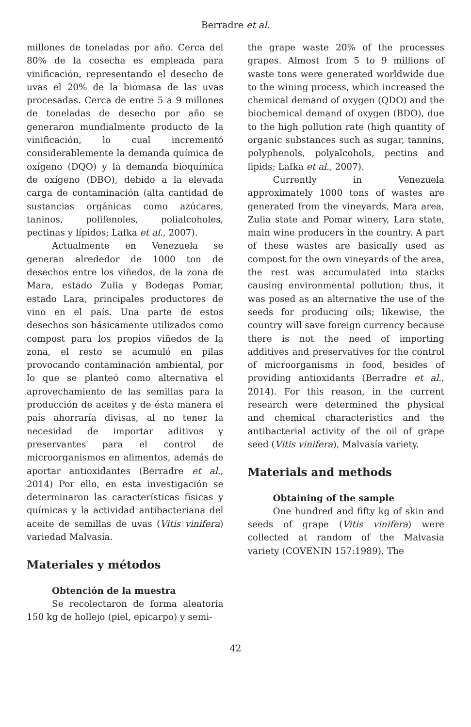Berradre et al.
millones de toneladas por año. Cerca del 80% de la cosecha es empleada para vinificación, representando el desecho de uvas el 20% de la biomasa de las uvas procesadas. Cerca de entre 5 a 9 millones de toneladas de desecho por año se generaron mundialmente producto de la vinificación, lo cual incrementó considerablemente la demanda química de oxígeno (DQO) y la demanda bioquímica de oxígeno (DBO), debido a la elevada carga de contaminación (alta cantidad de sustancias orgánicas como azúcares, taninos, polifenoles, polialcoholes, pectinas y lípidos; Lafka et al., 2007).
Actualmente en Venezuela se generan alrededor de 1000 ton de desechos entre los viñedos, de la zona de Mara, estado Zulia y Bodegas Pomar, estado Lara, principales productores de vino en el país. Una parte de estos desechos son básicamente utilizados como compost para los propios viñedos de la zona, el resto se acumuló en pilas provocando contaminación ambiental, por lo que se planteó como alternativa el aprovechamiento de las semillas para la producción de aceites y de ésta manera el país ahorraría divisas, al no tener la necesidad de importar aditivos y preservantes para el control de microorganismos en alimentos, además de aportar antioxidantes (Berradre et al., 2014) Por ello, en esta investigación se determinaron las características físicas y químicas y la actividad antibacteriana del aceite de semillas de uvas (Vitis vinifera) variedad Malvasía.
Materiales y métodos
Obtención de la muestra
Se recolectaron de forma aleatoria 150 kg de hollejo (piel, epicarpo) y semi-
the grape waste 20% of the processes grapes. Almost from 5 to 9 millions of waste tons were generated worldwide due to the wining process, which increased the chemical demand of oxygen (QDO) and the biochemical demand of oxygen (BDO), due to the high pollution rate (high quantity of organic substances such as sugar, tannins, polyphenols, polyalcohols, pectins and lipids; Lafka et al., 2007).
Currently in Venezuela approximately 1000 tons of wastes are generated from the vineyards, Mara area, Zulia state and Pomar winery, Lara state, main wine producers in the country. A part of these wastes are basically used as compost for the own vineyards of the area, the rest was accumulated into stacks causing environmental pollution; thus, it was posed as an alternative the use of the seeds for producing oils; likewise, the country will save foreign currency because there is not the need of importing additives and preservatives for the control of microorganisms in food, besides of providing antioxidants (Berradre et al., 2014). For this reason, in the current research were determined the physical and chemical characteristics and the antibacterial activity of the oil of grape seed (Vitis vinifera), Malvasía variety.
Materials and methods
Obtaining of the sample
One hundred and fifty kg of skin and seeds of grape (Vitis vinifera) were collected at random of the Malvasia variety (COVENIN 157:1989). The
42